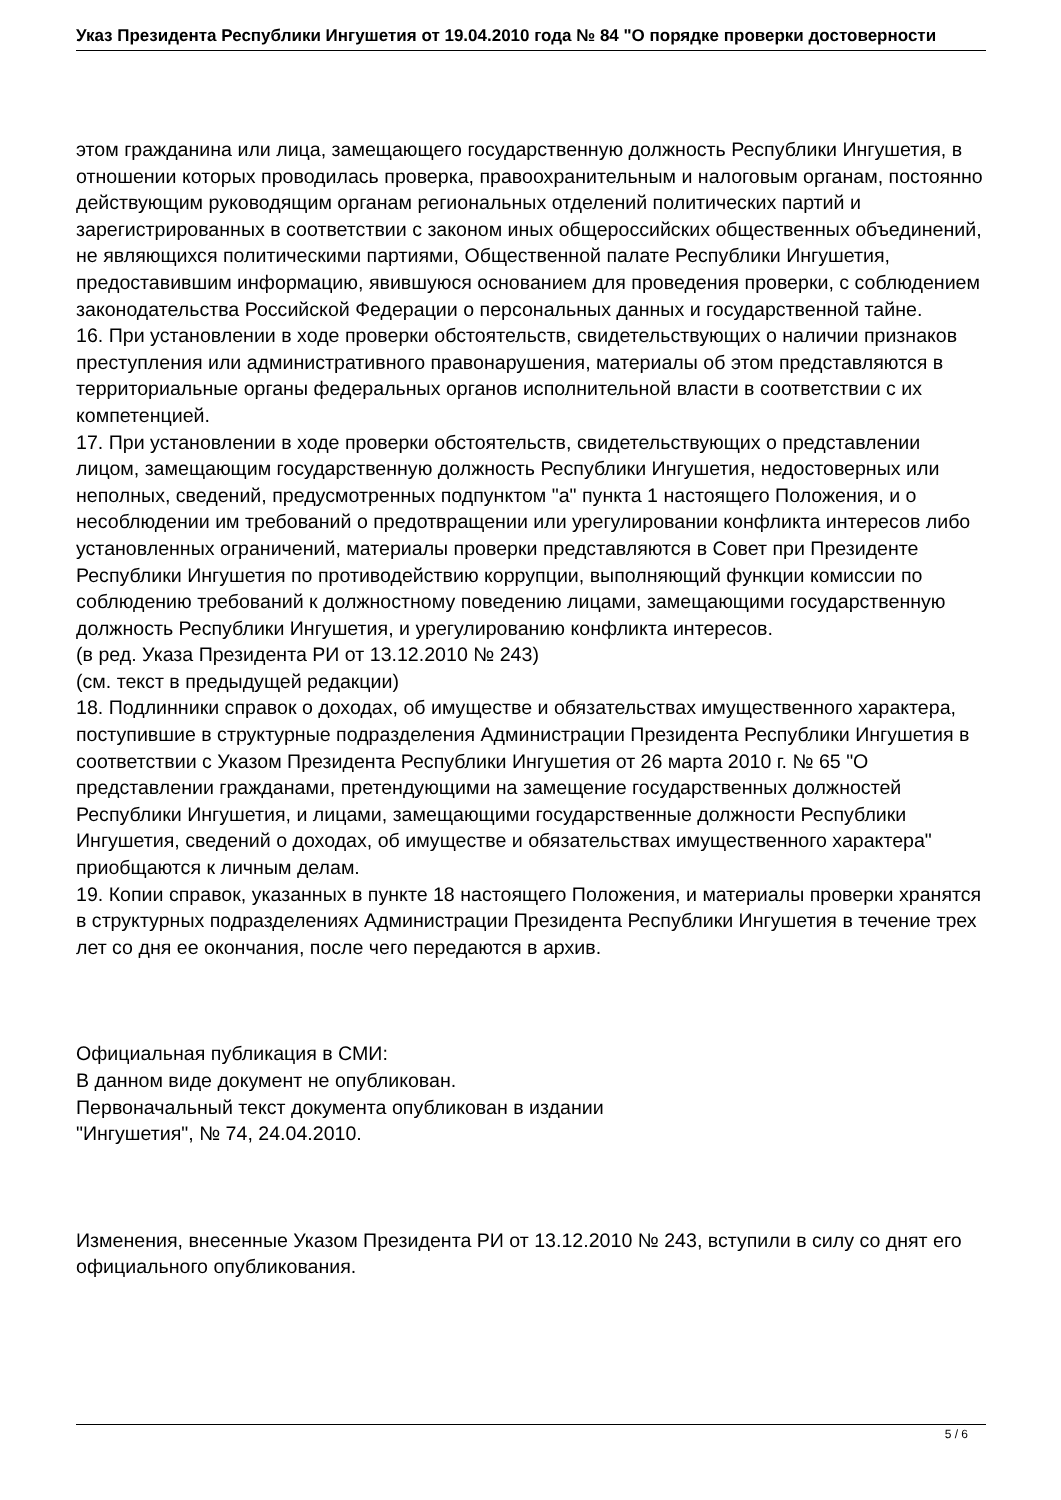Указ Президента Республики Ингушетия от 19.04.2010 года № 84 "О порядке проверки достоверности
этом гражданина или лица, замещающего государственную должность Республики Ингушетия, в отношении которых проводилась проверка, правоохранительным и налоговым органам, постоянно действующим руководящим органам региональных отделений политических партий и зарегистрированных в соответствии с законом иных общероссийских общественных объединений, не являющихся политическими партиями, Общественной палате Республики Ингушетия, предоставившим информацию, явившуюся основанием для проведения проверки, с соблюдением законодательства Российской Федерации о персональных данных и государственной тайне.
16. При установлении в ходе проверки обстоятельств, свидетельствующих о наличии признаков преступления или административного правонарушения, материалы об этом представляются в территориальные органы федеральных органов исполнительной власти в соответствии с их компетенцией.
17. При установлении в ходе проверки обстоятельств, свидетельствующих о представлении лицом, замещающим государственную должность Республики Ингушетия, недостоверных или неполных, сведений, предусмотренных подпунктом "а" пункта 1 настоящего Положения, и о несоблюдении им требований о предотвращении или урегулировании конфликта интересов либо установленных ограничений, материалы проверки представляются в Совет при Президенте Республики Ингушетия по противодействию коррупции, выполняющий функции комиссии по соблюдению требований к должностному поведению лицами, замещающими государственную должность Республики Ингушетия, и урегулированию конфликта интересов.
(в ред. Указа Президента РИ от 13.12.2010 № 243)
(см. текст в предыдущей редакции)
18. Подлинники справок о доходах, об имуществе и обязательствах имущественного характера, поступившие в структурные подразделения Администрации Президента Республики Ингушетия в соответствии с Указом Президента Республики Ингушетия от 26 марта 2010 г. № 65 "О представлении гражданами, претендующими на замещение государственных должностей Республики Ингушетия, и лицами, замещающими государственные должности Республики Ингушетия, сведений о доходах, об имуществе и обязательствах имущественного характера" приобщаются к личным делам.
19. Копии справок, указанных в пункте 18 настоящего Положения, и материалы проверки хранятся в структурных подразделениях Администрации Президента Республики Ингушетия в течение трех лет со дня ее окончания, после чего передаются в архив.
Официальная публикация в СМИ:
В данном виде документ не опубликован.
Первоначальный текст документа опубликован в издании
"Ингушетия", № 74, 24.04.2010.
Изменения, внесенные Указом Президента РИ от 13.12.2010 № 243, вступили в силу со днят его официального опубликования.
5 / 6